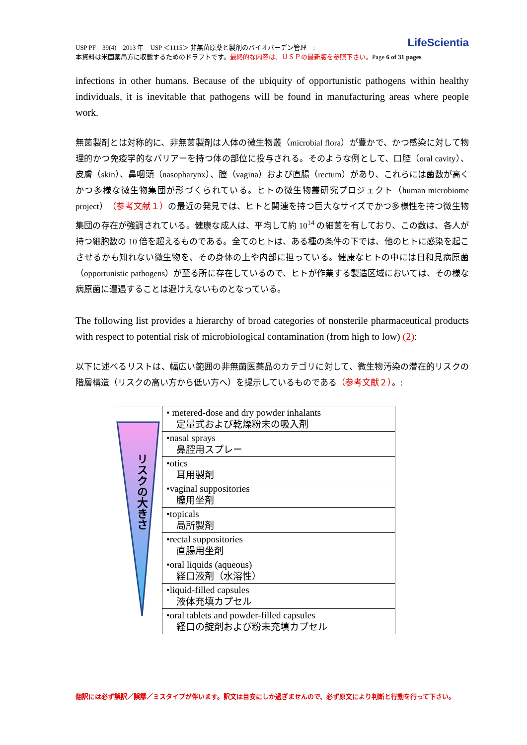USP PF　39(4)　2013 年　USP ＜1115＞ 非無菌原薬と製剤のバイオバーデン管理　:
本資料は米国薬局方に収載するためのドラフトです。最終的な内容は、ＵＳＰの最新版を参照下さい。Page 6 of 31 pages
LifeScientia
infections in other humans. Because of the ubiquity of opportunistic pathogens within healthy individuals, it is inevitable that pathogens will be found in manufacturing areas where people work.
無菌製剤とは対称的に、非無菌製剤は人体の微生物叢（microbial flora）が豊かで、かつ感染に対して物理的かつ免疫学的なバリアーを持つ体の部位に投与される。そのような例として、口腔（oral cavity）、皮膚（skin）、鼻咽頭（nasopharynx）、膣（vagina）および直腸（rectum）があり、これらには菌数が高くかつ多様な微生物集団が形づくられている。ヒトの微生物叢研究プロジェクト（human microbiome project）（参考文献１）の最近の発見では、ヒトと関連を持つ巨大なサイズでかつ多様性を持つ微生物集団の存在が強調されている。健康な成人は、平均して約 10<sup>14</sup> の細菌を有しており、この数は、各人が持つ細胞数の 10 倍を超えるものである。全てのヒトは、ある種の条件の下では、他のヒトに感染を起こさせるかも知れない微生物を、その身体の上や内部に担っている。健康なヒトの中には日和見病原菌（opportunistic pathogens）が至る所に存在しているので、ヒトが作業する製造区域においては、その様な病原菌に遭遇することは避けえないものとなっている。
The following list provides a hierarchy of broad categories of nonsterile pharmaceutical products with respect to potential risk of microbiological contamination (from high to low) (2):
以下に述べるリストは、幅広い範囲の非無菌医薬品のカテゴリに対して、微生物汚染の潜在的リスクの階層構造（リスクの高い方から低い方へ）を提示しているものである（参考文献２）。:
| リスクの大きさ | • metered-dose and dry powder inhalants 定量式および乾燥粉末の吸入剤 |
| | •nasal sprays 鼻腔用スプレー |
| | •otics 耳用製剤 |
| | •vaginal suppositories 膣用坐剤 |
| | •topicals 局所製剤 |
| | •rectal suppositories 直腸用坐剤 |
| | •oral liquids (aqueous) 経口液剤（水溶性） |
| | •liquid-filled capsules 液体充填カプセル |
| | •oral tablets and powder-filled capsules 経口の錠剤および粉末充填カプセル |
翻訳には必ず誤訳／誤謬／ミスタイプが伴います。訳文は目安にしか過ぎませんので、必ず原文により判断と行動を行って下さい。